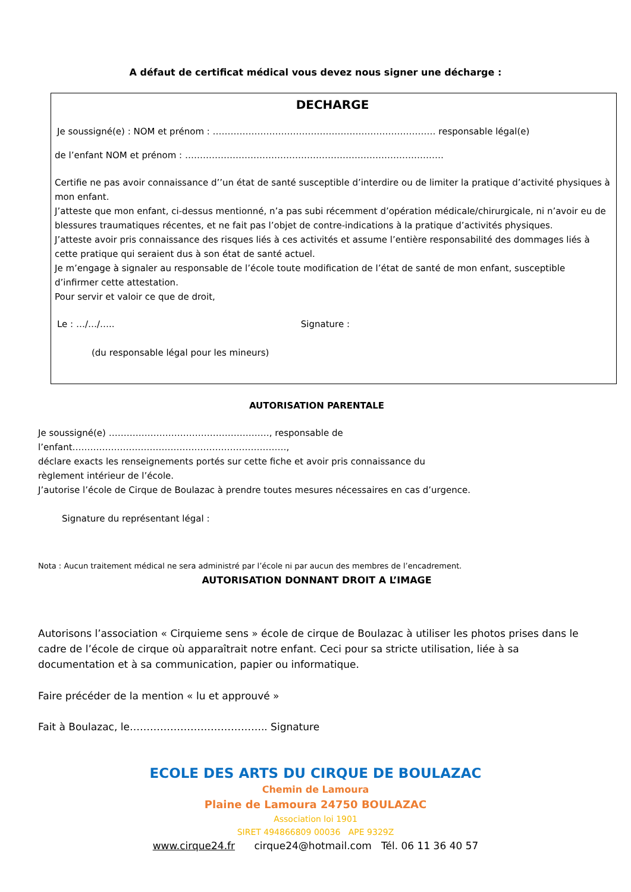A défaut de certificat médical vous devez nous signer une décharge :
DECHARGE
Je soussigné(e) : NOM et prénom : ………………………………………………………………… responsable légal(e)
de l’enfant NOM et prénom : ……………………………………………………………………………
Certifie ne pas avoir connaissance d’’un état de santé susceptible d’interdire ou de limiter la pratique d’activité physiques à mon enfant.
J’atteste que mon enfant, ci-dessus mentionné, n’a pas subi récemment d’opération médicale/chirurgicale, ni n’avoir eu de blessures traumatiques récentes, et ne fait pas l’objet de contre-indications à la pratique d’activités physiques.
J’atteste avoir pris connaissance des risques liés à ces activités et assume l’entière responsabilité des dommages liés à cette pratique qui seraient dus à son état de santé actuel.
Je m’engage à signaler au responsable de l’école toute modification de l’état de santé de mon enfant, susceptible d’infirmer cette attestation.
Pour servir et valoir ce que de droit,
Le : …/…/….. Signature :
(du responsable légal pour les mineurs)
AUTORISATION PARENTALE
Je soussigné(e) ………………………………………………, responsable de l’enfant………………………………………………………………,
déclare exacts les renseignements portés sur cette fiche et avoir pris connaissance du
règlement intérieur de l’école.
J’autorise l’école de Cirque de Boulazac à prendre toutes mesures nécessaires en cas d’urgence.
Signature du représentant légal :
Nota : Aucun traitement médical ne sera administré par l’école ni par aucun des membres de l’encadrement.
AUTORISATION DONNANT DROIT A L’IMAGE
Autorisons l’association « Cirquieme sens » école de cirque de Boulazac à utiliser les photos prises dans le cadre de l’école de cirque où apparaîtrait notre enfant. Ceci pour sa stricte utilisation, liée à sa documentation et à sa communication, papier ou informatique.
Faire précéder de la mention « lu et approuvé »
Fait à Boulazac, le………………………………….. Signature
ECOLE DES ARTS DU CIRQUE DE BOULAZAC
Chemin de Lamoura
Plaine de Lamoura 24750 BOULAZAC
Association loi 1901
SIRET 494866809 00036 APE 9329Z
www.cirque24.fr cirque24@hotmail.com Tél. 06 11 36 40 57